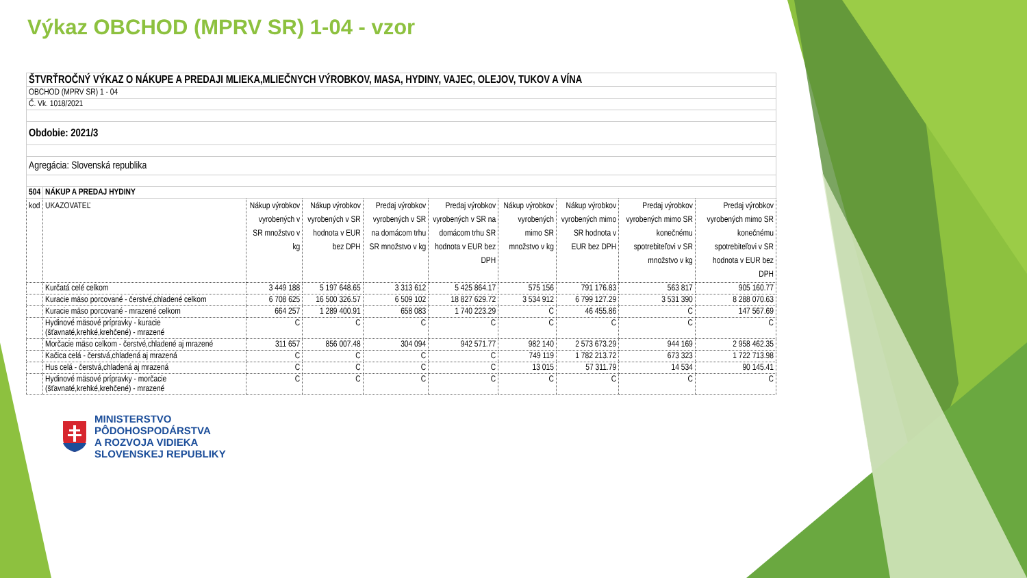Výkaz OBCHOD (MPRV SR) 1-04 - vzor
| ŠTVRŤROČNÝ VÝKAZ O NÁKUPE A PREDAJI MLIEKA,MLIEČNYCH VÝROBKOV, MASA, HYDINY, VAJEC, OLEJOV, TUKOV A VÍNA | | | | | | | | | |
| OBCHOD (MPRV SR) 1 - 04 | | | | | | | | | |
| Č. Vk. 1018/2021 | | | | | | | | | |
| Obdobie: 2021/3 | | | | | | | | | |
| Agregácia: Slovenská republika | | | | | | | | | |
| 504 | NÁKUP A PREDAJ HYDINY | | | | | | | | |
| kod | UKAZOVATEĽ | Nákup výrobkov vyrobených v SR množstvo v kg | Nákup výrobkov vyrobených v SR hodnota v EUR bez DPH | Predaj výrobkov vyrobených v SR na domácom trhu SR množstvo v kg | Predaj výrobkov vyrobených v SR na domácom trhu SR hodnota v EUR bez DPH | Nákup výrobkov vyrobených mimo SR množstvo v kg | Nákup výrobkov vyrobených mimo SR hodnota v EUR bez DPH | Predaj výrobkov vyrobených mimo SR konečnému spotrebiteľovi v SR množstvo v kg | Predaj výrobkov vyrobených mimo SR konečnému spotrebiteľovi v SR hodnota v EUR bez DPH |
| | Kurčatá celé celkom | 3 449 188 | 5 197 648.65 | 3 313 612 | 5 425 864.17 | 575 156 | 791 176.83 | 563 817 | 905 160.77 |
| | Kuracie mäso porcované - čerstvé,chladené celkom | 6 708 625 | 16 500 326.57 | 6 509 102 | 18 827 629.72 | 3 534 912 | 6 799 127.29 | 3 531 390 | 8 288 070.63 |
| | Kuracie mäso porcované - mrazené celkom | 664 257 | 1 289 400.91 | 658 083 | 1 740 223.29 | C | 46 455.86 | C | 147 567.69 |
| | Hydinové mäsové prípravky - kuracie (šťavnaté,krehké,krehčené) - mrazené | C | C | C | C | C | C | C | C |
| | Morčacie mäso celkom - čerstvé,chladené aj mrazené | 311 657 | 856 007.48 | 304 094 | 942 571.77 | 982 140 | 2 573 673.29 | 944 169 | 2 958 462.35 |
| | Kačica celá - čerstvá,chladená aj mrazená | C | C | C | C | 749 119 | 1 782 213.72 | 673 323 | 1 722 713.98 |
| | Hus celá - čerstvá,chladená aj mrazená | C | C | C | C | 13 015 | 57 311.79 | 14 534 | 90 145.41 |
| | Hydinové mäsové prípravky - morčacie (šťavnaté,krehké,krehčené) - mrazené | C | C | C | C | C | C | C | C |
MINISTERSTVO
PÔDOHOSPODÁRSTVA
A ROZVOJA VIDIEKA
SLOVENSKEJ REPUBLIKY